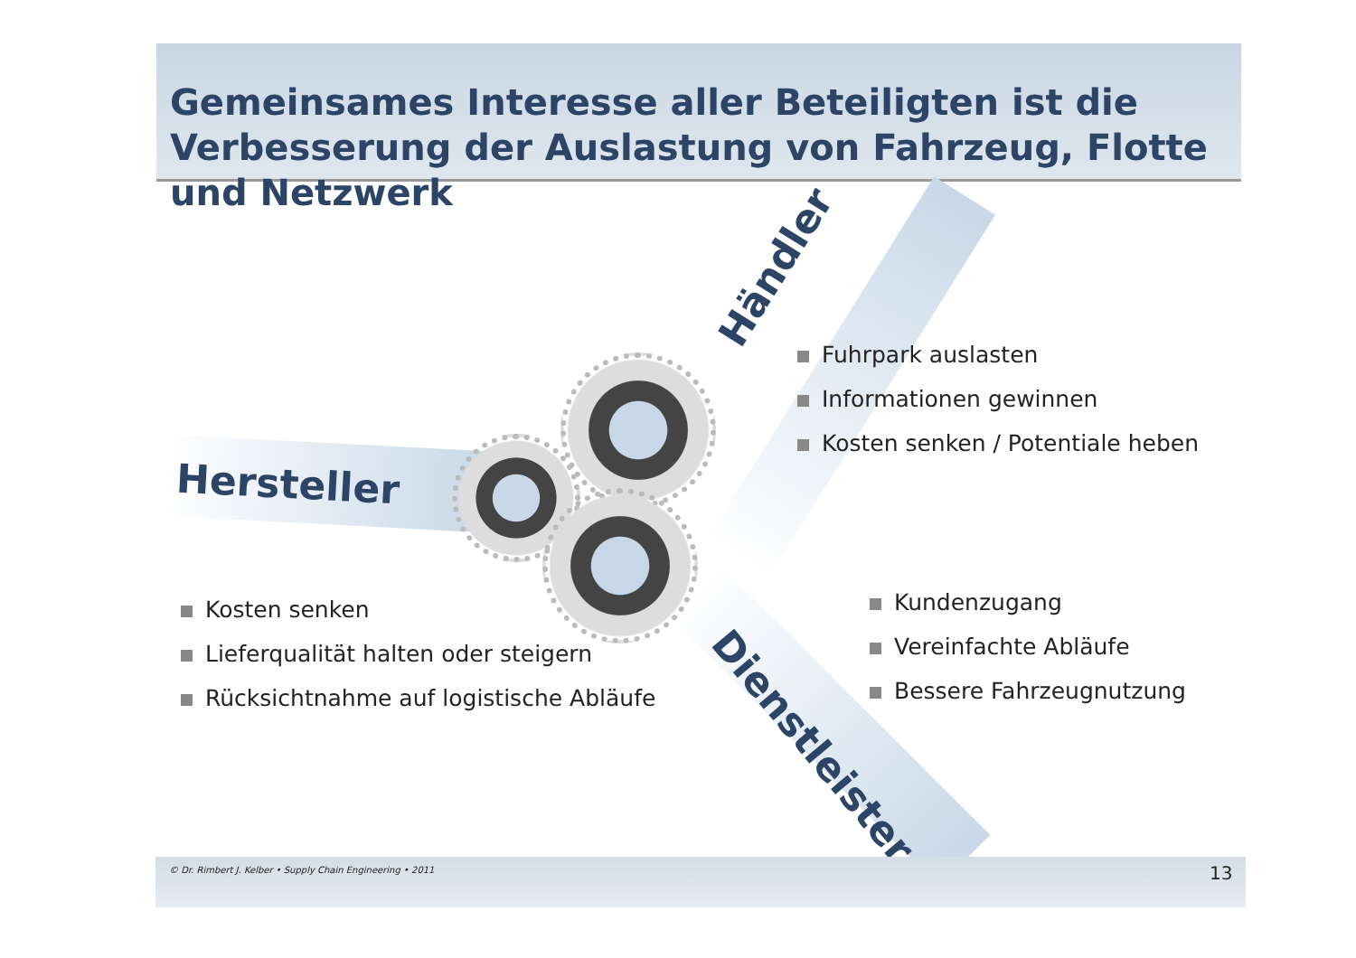Gemeinsames Interesse aller Beteiligten ist die Verbesserung der Auslastung von Fahrzeug, Flotte und Netzwerk
Hersteller
Händler
Dienstleister
Fuhrpark auslasten
Informationen gewinnen
Kosten senken / Potentiale heben
Kosten senken
Lieferqualität halten oder steigern
Rücksichtnahme auf logistische Abläufe
Kundenzugang
Vereinfachte Abläufe
Bessere Fahrzeugnutzung
© Dr. Rimbert J. Kelber • Supply Chain Engineering • 2011
13